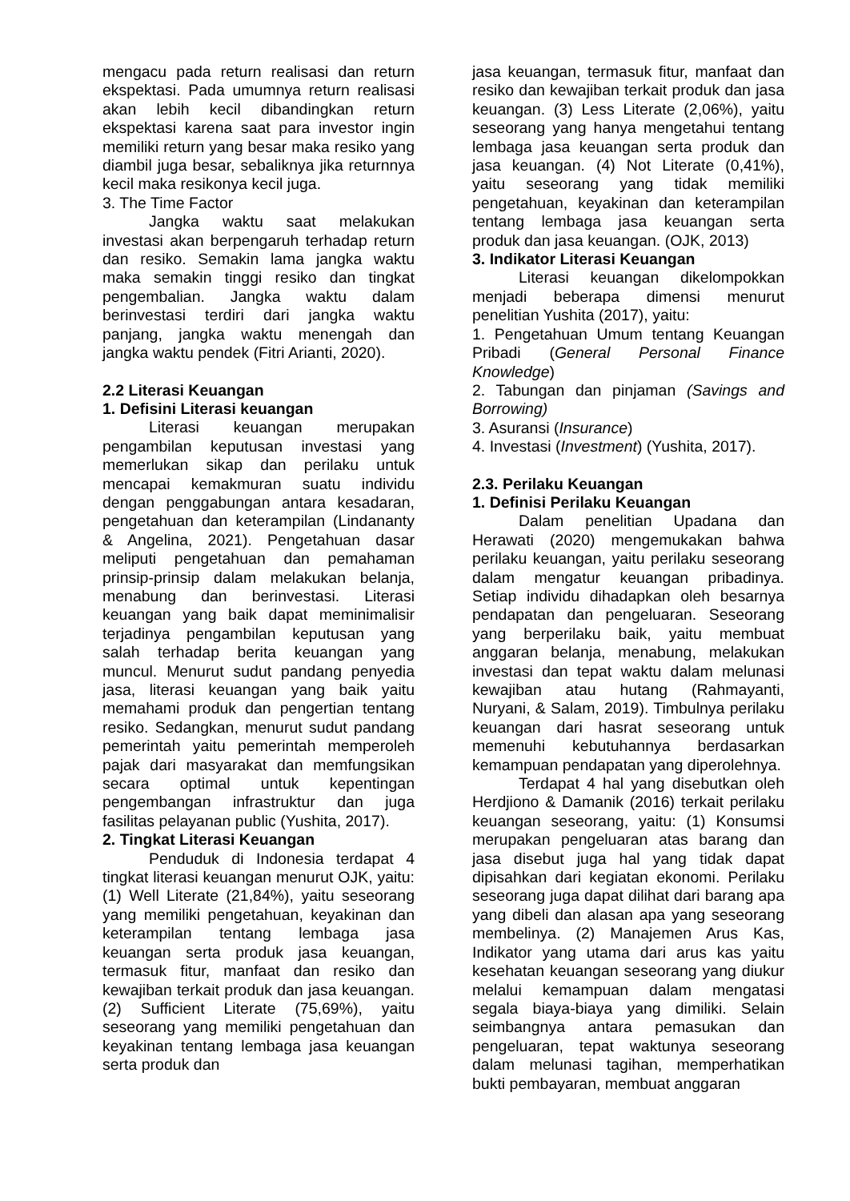mengacu pada return realisasi dan return ekspektasi. Pada umumnya return realisasi akan lebih kecil dibandingkan return ekspektasi karena saat para investor ingin memiliki return yang besar maka resiko yang diambil juga besar, sebaliknya jika returnnya kecil maka resikonya kecil juga.
3. The Time Factor
Jangka waktu saat melakukan investasi akan berpengaruh terhadap return dan resiko. Semakin lama jangka waktu maka semakin tinggi resiko dan tingkat pengembalian. Jangka waktu dalam berinvestasi terdiri dari jangka waktu panjang, jangka waktu menengah dan jangka waktu pendek (Fitri Arianti, 2020).
2.2 Literasi Keuangan
1. Defisini Literasi keuangan
Literasi keuangan merupakan pengambilan keputusan investasi yang memerlukan sikap dan perilaku untuk mencapai kemakmuran suatu individu dengan penggabungan antara kesadaran, pengetahuan dan keterampilan (Lindananty & Angelina, 2021). Pengetahuan dasar meliputi pengetahuan dan pemahaman prinsip-prinsip dalam melakukan belanja, menabung dan berinvestasi. Literasi keuangan yang baik dapat meminimalisir terjadinya pengambilan keputusan yang salah terhadap berita keuangan yang muncul. Menurut sudut pandang penyedia jasa, literasi keuangan yang baik yaitu memahami produk dan pengertian tentang resiko. Sedangkan, menurut sudut pandang pemerintah yaitu pemerintah memperoleh pajak dari masyarakat dan memfungsikan secara optimal untuk kepentingan pengembangan infrastruktur dan juga fasilitas pelayanan public (Yushita, 2017).
2. Tingkat Literasi Keuangan
Penduduk di Indonesia terdapat 4 tingkat literasi keuangan menurut OJK, yaitu: (1) Well Literate (21,84%), yaitu seseorang yang memiliki pengetahuan, keyakinan dan keterampilan tentang lembaga jasa keuangan serta produk jasa keuangan, termasuk fitur, manfaat dan resiko dan kewajiban terkait produk dan jasa keuangan. (2) Sufficient Literate (75,69%), yaitu seseorang yang memiliki pengetahuan dan keyakinan tentang lembaga jasa keuangan serta produk dan
jasa keuangan, termasuk fitur, manfaat dan resiko dan kewajiban terkait produk dan jasa keuangan. (3) Less Literate (2,06%), yaitu seseorang yang hanya mengetahui tentang lembaga jasa keuangan serta produk dan jasa keuangan. (4) Not Literate (0,41%), yaitu seseorang yang tidak memiliki pengetahuan, keyakinan dan keterampilan tentang lembaga jasa keuangan serta produk dan jasa keuangan. (OJK, 2013)
3. Indikator Literasi Keuangan
Literasi keuangan dikelompokkan menjadi beberapa dimensi menurut penelitian Yushita (2017), yaitu:
1. Pengetahuan Umum tentang Keuangan Pribadi (General Personal Finance Knowledge)
2. Tabungan dan pinjaman (Savings and Borrowing)
3. Asuransi (Insurance)
4. Investasi (Investment) (Yushita, 2017).
2.3. Perilaku Keuangan
1. Definisi Perilaku Keuangan
Dalam penelitian Upadana dan Herawati (2020) mengemukakan bahwa perilaku keuangan, yaitu perilaku seseorang dalam mengatur keuangan pribadinya. Setiap individu dihadapkan oleh besarnya pendapatan dan pengeluaran. Seseorang yang berperilaku baik, yaitu membuat anggaran belanja, menabung, melakukan investasi dan tepat waktu dalam melunasi kewajiban atau hutang (Rahmayanti, Nuryani, & Salam, 2019). Timbulnya perilaku keuangan dari hasrat seseorang untuk memenuhi kebutuhannya berdasarkan kemampuan pendapatan yang diperolehnya.
Terdapat 4 hal yang disebutkan oleh Herdjiono & Damanik (2016) terkait perilaku keuangan seseorang, yaitu: (1) Konsumsi merupakan pengeluaran atas barang dan jasa disebut juga hal yang tidak dapat dipisahkan dari kegiatan ekonomi. Perilaku seseorang juga dapat dilihat dari barang apa yang dibeli dan alasan apa yang seseorang membelinya. (2) Manajemen Arus Kas, Indikator yang utama dari arus kas yaitu kesehatan keuangan seseorang yang diukur melalui kemampuan dalam mengatasi segala biaya-biaya yang dimiliki. Selain seimbangnya antara pemasukan dan pengeluaran, tepat waktunya seseorang dalam melunasi tagihan, memperhatikan bukti pembayaran, membuat anggaran